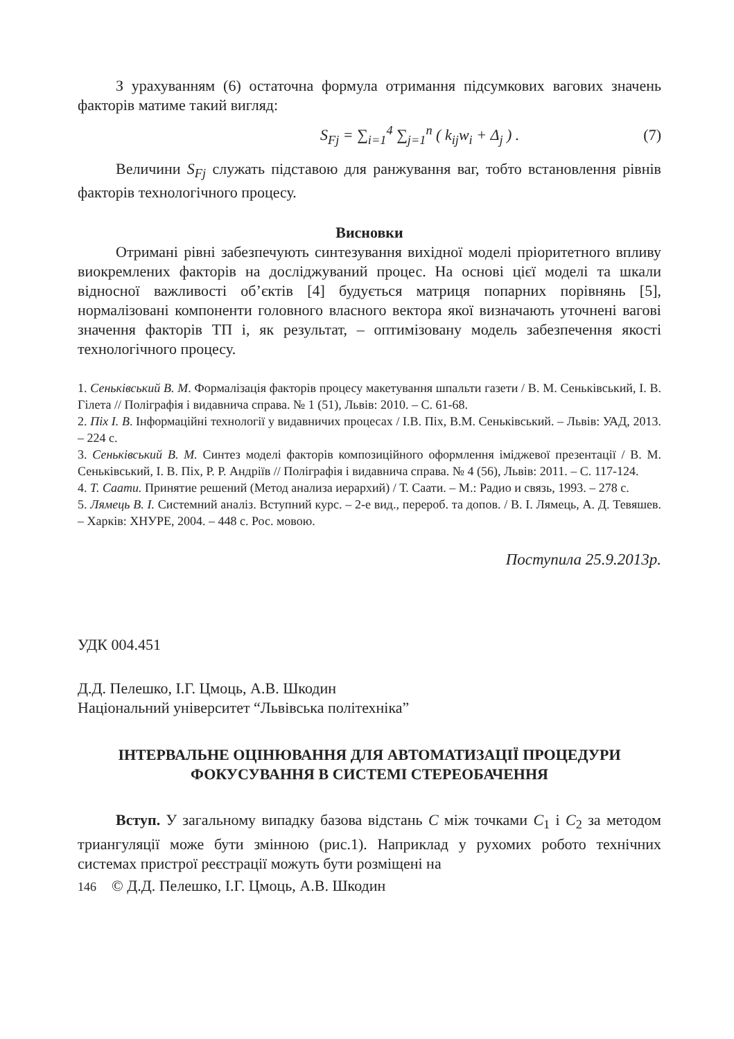З урахуванням (6) остаточна формула отримання підсумкових вагових значень факторів матиме такий вигляд:
S<sub>Fj</sub> = ∑<sub>i=1</sub><sup>4</sup> ∑<sub>j=1</sub><sup>n</sup> ( k<sub>ij</sub>w<sub>i</sub> + Δ<sub>j</sub> ) . (7)
Величини S<sub>Fj</sub> служать підставою для ранжування ваг, тобто встановлення рівнів факторів технологічного процесу.
Висновки
Отримані рівні забезпечують синтезування вихідної моделі пріоритетного впливу виокремлених факторів на досліджуваний процес. На основі цієї моделі та шкали відносної важливості об’єктів [4] будується матриця попарних порівнянь [5], нормалізовані компоненти головного власного вектора якої визначають уточнені вагові значення факторів ТП і, як результат, – оптимізовану модель забезпечення якості технологічного процесу.
1. Сеньківський В. М. Формалізація факторів процесу макетування шпальти газети / В. М. Сеньківський, І. В. Гілета // Поліграфія і видавнича справа. № 1 (51), Львів: 2010. – С. 61-68.
2. Піх І. В. Інформаційні технології у видавничих процесах / І.В. Піх, В.М. Сеньківський. – Львів: УАД, 2013. – 224 с.
3. Сеньківський В. М. Синтез моделі факторів композиційного оформлення іміджевої презентації / В. М. Сеньківський, І. В. Піх, Р. Р. Андріїв // Поліграфія і видавнича справа. № 4 (56), Львів: 2011. – С. 117-124.
4. Т. Саати. Принятие решений (Метод анализа иерархий) / Т. Саати. – М.: Радио и связь, 1993. – 278 с.
5. Лямець В. І. Системний аналіз. Вступний курс. – 2-е вид., перероб. та допов. / В. І. Лямець, А. Д. Тевяшев. – Харків: ХНУРЕ, 2004. – 448 с. Рос. мовою.
Поступила 25.9.2013р.
УДК 004.451
Д.Д. Пелешко, І.Г. Цмоць, А.В. Шкодин
Національний університет “Львівська політехніка”
ІНТЕРВАЛЬНЕ ОЦІНЮВАННЯ ДЛЯ АВТОМАТИЗАЦІЇ ПРОЦЕДУРИ
ФОКУСУВАННЯ В СИСТЕМІ СТЕРЕОБАЧЕННЯ
Вступ. У загальному випадку базова відстань C між точками C<sub>1</sub> і C<sub>2</sub> за методом триангуляції може бути змінною (рис.1). Наприклад у рухомих робото технічних системах пристрої реєстрації можуть бути розміщені на
146 © Д.Д. Пелешко, І.Г. Цмоць, А.В. Шкодин